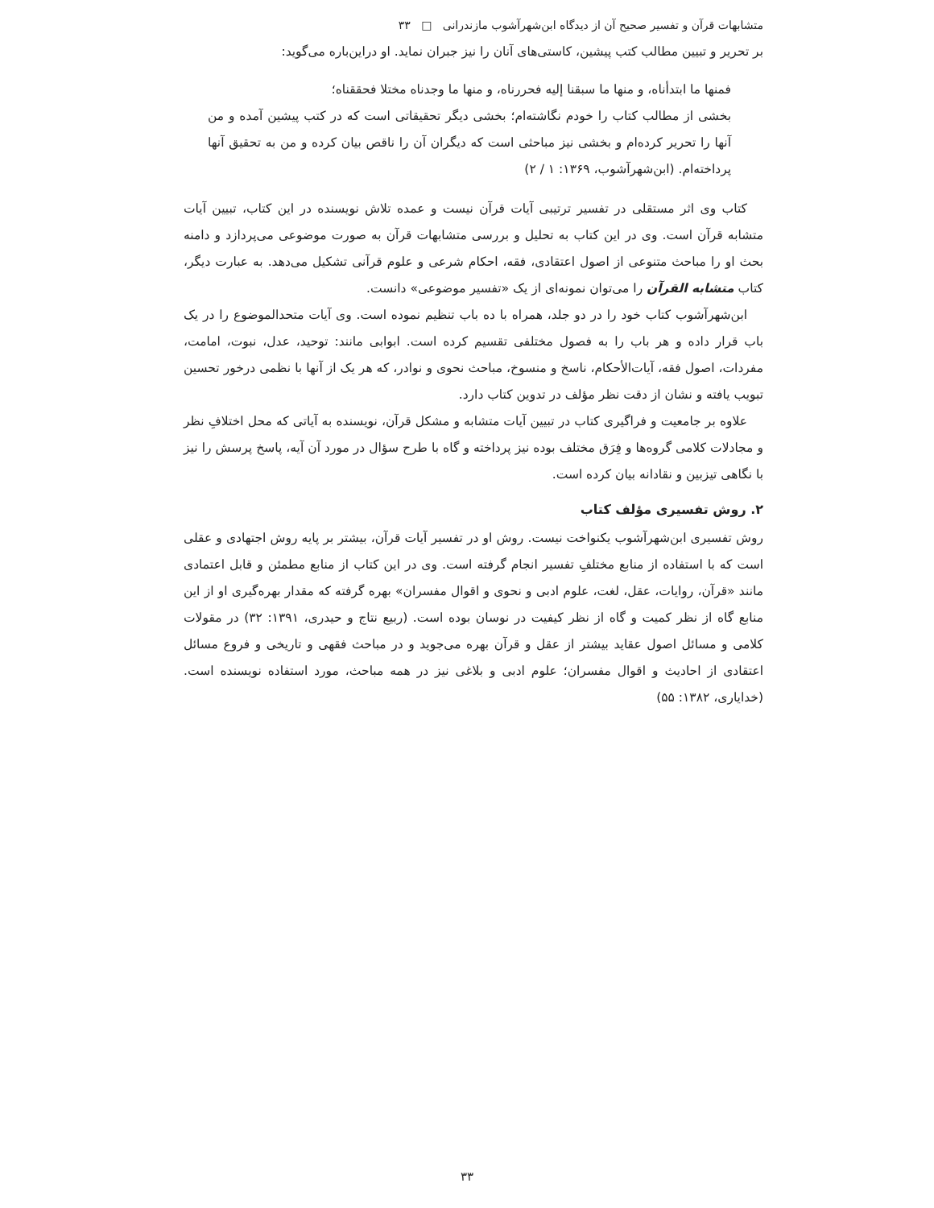متشابهات قرآن و تفسیر صحیح آن از دیدگاه ابن‌شهرآشوب مازندرانی □ ۳۳
بر تحریر و تبیین مطالب کتب پیشین، کاستی‌های آنان را نیز جبران نماید. او دراین‌باره می‌گوید:
فمنها ما ابتدأناه، و منها ما سبقنا إلیه فحررناه، و منها ما وجدناه مختلا فحققناه؛
بخشی از مطالب کتاب را خودم نگاشته‌ام؛ بخشی دیگر تحقیقاتی است که در کتب پیشین آمده و من آنها را تحریر کرده‌ام و بخشی نیز مباحثی است که دیگران آن را ناقص بیان کرده و من به تحقیق آنها پرداخته‌ام. (ابن‌شهرآشوب، ۱۳۶۹: ۱ / ۲)
کتاب وی اثر مستقلی در تفسیر ترتیبی آیات قرآن نیست و عمده تلاش نویسنده در این کتاب، تبیین آیات متشابه قرآن است. وی در این کتاب به تحلیل و بررسی متشابهات قرآن به صورت موضوعی می‌پردازد و دامنه بحث او را مباحث متنوعی از اصول اعتقادی، فقه، احکام شرعی و علوم قرآنی تشکیل می‌دهد. به عبارت دیگر، کتاب متشابه القرآن را می‌توان نمونه‌ای از یک «تفسیر موضوعی» دانست.
ابن‌شهرآشوب کتاب خود را در دو جلد، همراه با ده باب تنظیم نموده است. وی آیات متحدالموضوع را در یک باب قرار داده و هر باب را به فصول مختلفی تقسیم کرده است. ابوابی مانند: توحید، عدل، نبوت، امامت، مفردات، اصول فقه، آیات‌الأحکام، ناسخ و منسوخ، مباحث نحوی و نوادر، که هر یک از آنها با نظمی درخور تحسین تبویب یافته و نشان از دقت نظر مؤلف در تدوین کتاب دارد.
علاوه بر جامعیت و فراگیری کتاب در تبیین آیات متشابه و مشکل قرآن، نویسنده به آیاتی که محل اختلافِ نظر و مجادلات کلامی گروه‌ها و فِرَق مختلف بوده نیز پرداخته و گاه با طرح سؤال در مورد آن آیه، پاسخ پرسش را نیز با نگاهی تیزبین و نقادانه بیان کرده است.
۲. روش تفسیری مؤلف کتاب
روش تفسیری ابن‌شهرآشوب یکنواخت نیست. روش او در تفسیر آیات قرآن، بیشتر بر پایه روش اجتهادی و عقلی است که با استفاده از منابع مختلفِ تفسیر انجام گرفته است. وی در این کتاب از منابع مطمئن و قابل اعتمادی مانند «قرآن، روایات، عقل، لغت، علوم ادبی و نحوی و اقوال مفسران» بهره گرفته که مقدار بهره‌گیری او از این منابع گاه از نظر کمیت و گاه از نظر کیفیت در نوسان بوده است. (ربیع نتاج و حیدری، ۱۳۹۱: ۳۲) در مقولات کلامی و مسائل اصول عقاید بیشتر از عقل و قرآن بهره می‌جوید و در مباحث فقهی و تاریخی و فروع مسائل اعتقادی از احادیث و اقوال مفسران؛ علوم ادبی و بلاغی نیز در همه مباحث، مورد استفاده نویسنده است. (خدایاری، ۱۳۸۲: ۵۵)
۳۳